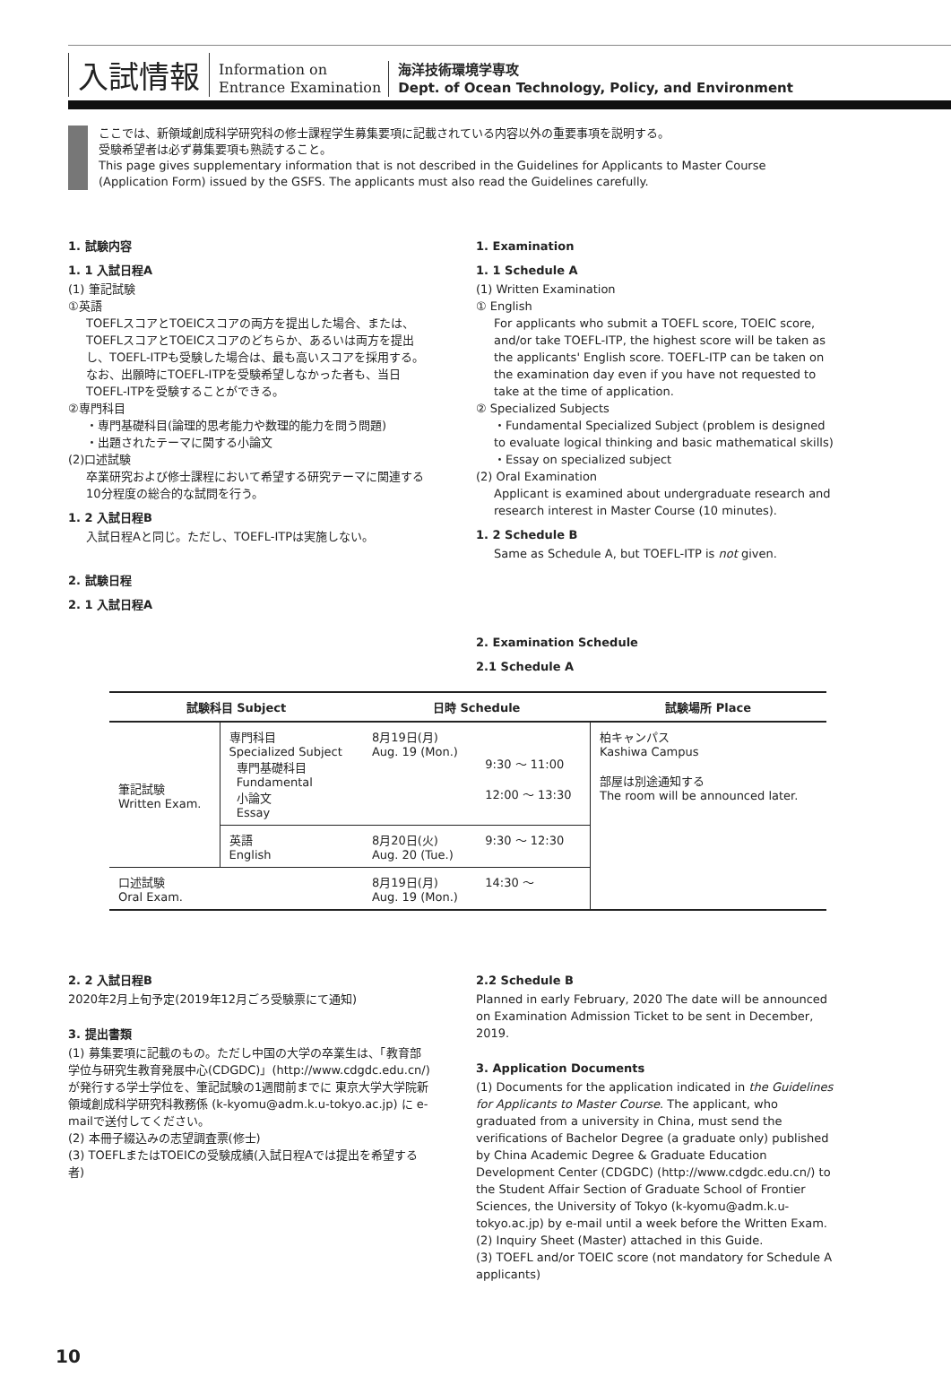入試情報
Information on
Entrance Examination
海洋技術環境学専攻
Dept. of Ocean Technology, Policy, and Environment
ここでは、新領域創成科学研究科の修士課程学生募集要項に記載されている内容以外の重要事項を説明する。
受験希望者は必ず募集要項も熟読すること。
This page gives supplementary information that is not described in the Guidelines for Applicants to Master Course
(Application Form) issued by the GSFS. The applicants must also read the Guidelines carefully.
1. 試験内容
1. 1 入試日程A
(1) 筆記試験
①英語
TOEFLスコアとTOEICスコアの両方を提出した場合、または、TOEFLスコアとTOEICスコアのどちらか、あるいは両方を提出し、TOEFL-ITPも受験した場合は、最も高いスコアを採用する。なお、出願時にTOEFL-ITPを受験希望しなかった者も、当日TOEFL-ITPを受験することができる。
②専門科目
・専門基礎科目(論理的思考能力や数理的能力を問う問題)
・出題されたテーマに関する小論文
(2)口述試験
卒業研究および修士課程において希望する研究テーマに関連する10分程度の総合的な試問を行う。
1. 2 入試日程B
入試日程Aと同じ。ただし、TOEFL-ITPは実施しない。
2. 試験日程
2. 1 入試日程A
1. Examination
1. 1 Schedule A
(1) Written Examination
① English
For applicants who submit a TOEFL score, TOEIC score, and/or take TOEFL-ITP, the highest score will be taken as the applicants' English score. TOEFL-ITP can be taken on the examination day even if you have not requested to take at the time of application.
② Specialized Subjects
・Fundamental Specialized Subject (problem is designed to evaluate logical thinking and basic mathematical skills)
・Essay on specialized subject
(2) Oral Examination
Applicant is examined about undergraduate research and research interest in Master Course (10 minutes).
1. 2 Schedule B
Same as Schedule A, but TOEFL-ITP is not given.
2. Examination Schedule
2.1 Schedule A
| 試験科目 Subject | | 日時 Schedule | | 試験場所 Place |
| --- | --- | --- | --- | --- |
| 筆記試験 Written Exam. | 専門科目 Specialized Subject 専門基礎科目 Fundamental 小論文 Essay | 8月19日(月) Aug. 19 (Mon.) | 9:30 ～ 11:00 12:00 ～ 13:30 | 柏キャンパス Kashiwa Campus 部屋は別途通知する The room will be announced later. |
| | 英語 English | 8月20日(火) Aug. 20 (Tue.) | 9:30 ～ 12:30 | |
| 口述試験 Oral Exam. | | 8月19日(月) Aug. 19 (Mon.) | 14:30 ～ | |
2. 2 入試日程B
2020年2月上旬予定(2019年12月ごろ受験票にて通知)
3. 提出書類
(1) 募集要項に記載のもの。ただし中国の大学の卒業生は、「教育部学位与研究生教育発展中心(CDGDC)」(http://www.cdgdc.edu.cn/)が発行する学士学位を、筆記試験の1週間前までに 東京大学大学院新領域創成科学研究科教務係 (k-kyomu@adm.k.u-tokyo.ac.jp) に e-mailで送付してください。
(2) 本冊子綴込みの志望調査票(修士)
(3) TOEFLまたはTOEICの受験成績(入試日程Aでは提出を希望する者)
2.2 Schedule B
Planned in early February, 2020 The date will be announced on Examination Admission Ticket to be sent in December, 2019.
3. Application Documents
(1) Documents for the application indicated in the Guidelines for Applicants to Master Course. The applicant, who graduated from a university in China, must send the verifications of Bachelor Degree (a graduate only) published by China Academic Degree & Graduate Education Development Center (CDGDC) (http://www.cdgdc.edu.cn/) to the Student Affair Section of Graduate School of Frontier Sciences, the University of Tokyo (k-kyomu@adm.k.u-tokyo.ac.jp) by e-mail until a week before the Written Exam.
(2) Inquiry Sheet (Master) attached in this Guide.
(3) TOEFL and/or TOEIC score (not mandatory for Schedule A applicants)
10